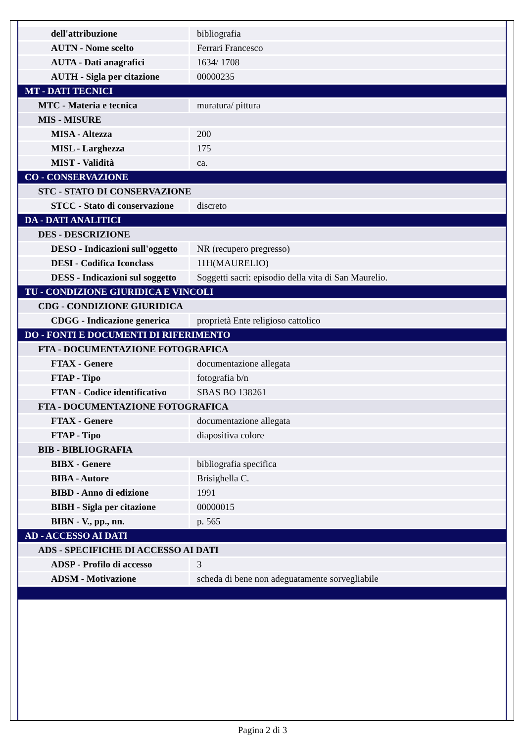| dell'attribuzione | bibliografia |
| AUTN - Nome scelto | Ferrari Francesco |
| AUTA - Dati anagrafici | 1634/ 1708 |
| AUTH - Sigla per citazione | 00000235 |
| MT - DATI TECNICI | |
| MTC - Materia e tecnica | muratura/ pittura |
| MIS - MISURE | |
| MISA - Altezza | 200 |
| MISL - Larghezza | 175 |
| MIST - Validità | ca. |
| CO - CONSERVAZIONE | |
| STC - STATO DI CONSERVAZIONE | |
| STCC - Stato di conservazione | discreto |
| DA - DATI ANALITICI | |
| DES - DESCRIZIONE | |
| DESO - Indicazioni sull'oggetto | NR (recupero pregresso) |
| DESI - Codifica Iconclass | 11H(MAURELIO) |
| DESS - Indicazioni sul soggetto | Soggetti sacri: episodio della vita di San Maurelio. |
| TU - CONDIZIONE GIURIDICA E VINCOLI | |
| CDG - CONDIZIONE GIURIDICA | |
| CDGG - Indicazione generica | proprietà Ente religioso cattolico |
| DO - FONTI E DOCUMENTI DI RIFERIMENTO | |
| FTA - DOCUMENTAZIONE FOTOGRAFICA | |
| FTAX - Genere | documentazione allegata |
| FTAP - Tipo | fotografia b/n |
| FTAN - Codice identificativo | SBAS BO 138261 |
| FTA - DOCUMENTAZIONE FOTOGRAFICA | |
| FTAX - Genere | documentazione allegata |
| FTAP - Tipo | diapositiva colore |
| BIB - BIBLIOGRAFIA | |
| BIBX - Genere | bibliografia specifica |
| BIBA - Autore | Brisighella C. |
| BIBD - Anno di edizione | 1991 |
| BIBH - Sigla per citazione | 00000015 |
| BIBN - V., pp., nn. | p. 565 |
| AD - ACCESSO AI DATI | |
| ADS - SPECIFICHE DI ACCESSO AI DATI | |
| ADSP - Profilo di accesso | 3 |
| ADSM - Motivazione | scheda di bene non adeguatamente sorvegliabile |
Pagina 2 di 3